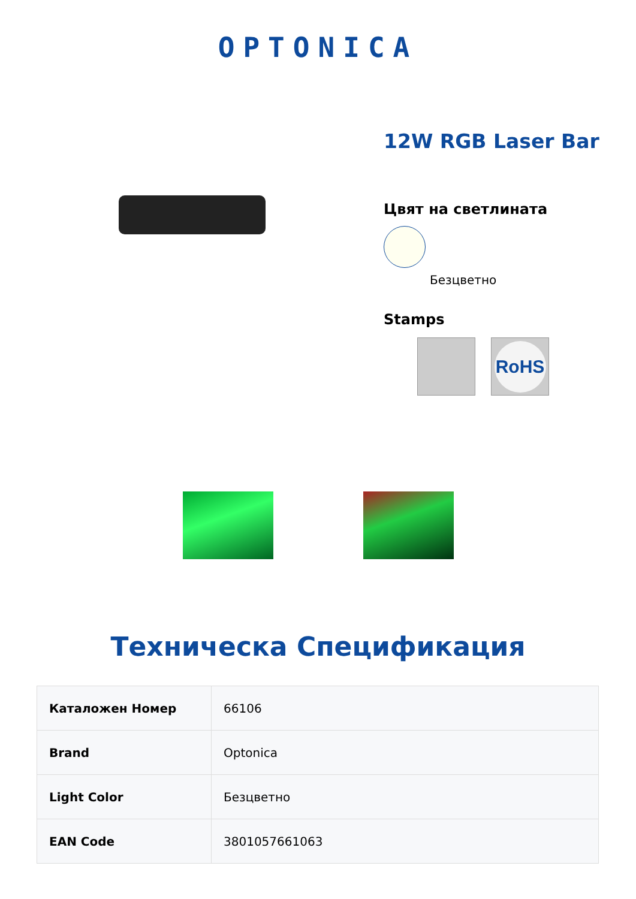OPTONICA
12W RGB Laser Bar
Цвят на светлината
Безцветно
Stamps
RoHS
Техническа Спецификация
| Каталожен Номер | 66106 |
| Brand | Optonica |
| Light Color | Безцветно |
| EAN Code | 3801057661063 |